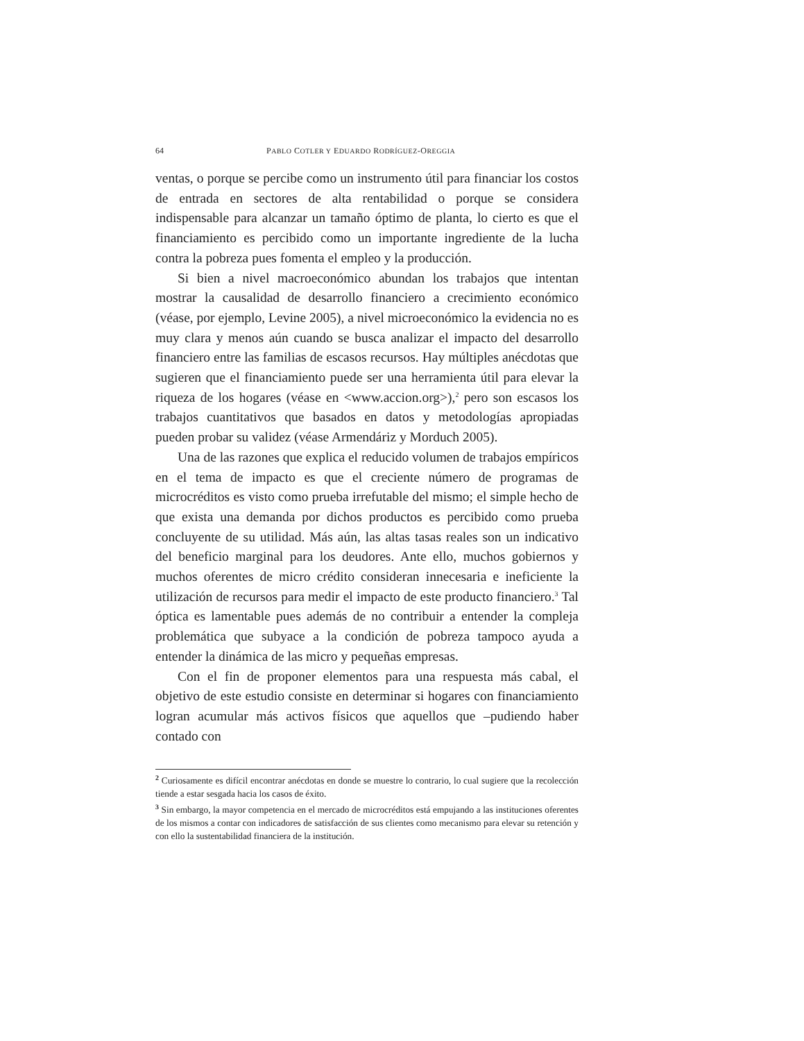64 PABLO COTLER Y EDUARDO RODRÍGUEZ-OREGGIA
ventas, o porque se percibe como un instrumento útil para financiar los costos de entrada en sectores de alta rentabilidad o porque se considera indispensable para alcanzar un tamaño óptimo de planta, lo cierto es que el financiamiento es percibido como un importante ingrediente de la lucha contra la pobreza pues fomenta el empleo y la producción.
Si bien a nivel macroeconómico abundan los trabajos que intentan mostrar la causalidad de desarrollo financiero a crecimiento económico (véase, por ejemplo, Levine 2005), a nivel microeconómico la evidencia no es muy clara y menos aún cuando se busca analizar el impacto del desarrollo financiero entre las familias de escasos recursos. Hay múltiples anécdotas que sugieren que el financiamiento puede ser una herramienta útil para elevar la riqueza de los hogares (véase en <www.accion.org>),<sup>2</sup> pero son escasos los trabajos cuantitativos que basados en datos y metodologías apropiadas pueden probar su validez (véase Armendáriz y Morduch 2005).
Una de las razones que explica el reducido volumen de trabajos empíricos en el tema de impacto es que el creciente número de programas de microcréditos es visto como prueba irrefutable del mismo; el simple hecho de que exista una demanda por dichos productos es percibido como prueba concluyente de su utilidad. Más aún, las altas tasas reales son un indicativo del beneficio marginal para los deudores. Ante ello, muchos gobiernos y muchos oferentes de micro crédito consideran innecesaria e ineficiente la utilización de recursos para medir el impacto de este producto financiero.<sup>3</sup> Tal óptica es lamentable pues además de no contribuir a entender la compleja problemática que subyace a la condición de pobreza tampoco ayuda a entender la dinámica de las micro y pequeñas empresas.
Con el fin de proponer elementos para una respuesta más cabal, el objetivo de este estudio consiste en determinar si hogares con financiamiento logran acumular más activos físicos que aquellos que –pudiendo haber contado con
<sup>2</sup> Curiosamente es difícil encontrar anécdotas en donde se muestre lo contrario, lo cual sugiere que la recolección tiende a estar sesgada hacia los casos de éxito.
<sup>3</sup> Sin embargo, la mayor competencia en el mercado de microcréditos está empujando a las instituciones oferentes de los mismos a contar con indicadores de satisfacción de sus clientes como mecanismo para elevar su retención y con ello la sustentabilidad financiera de la institución.